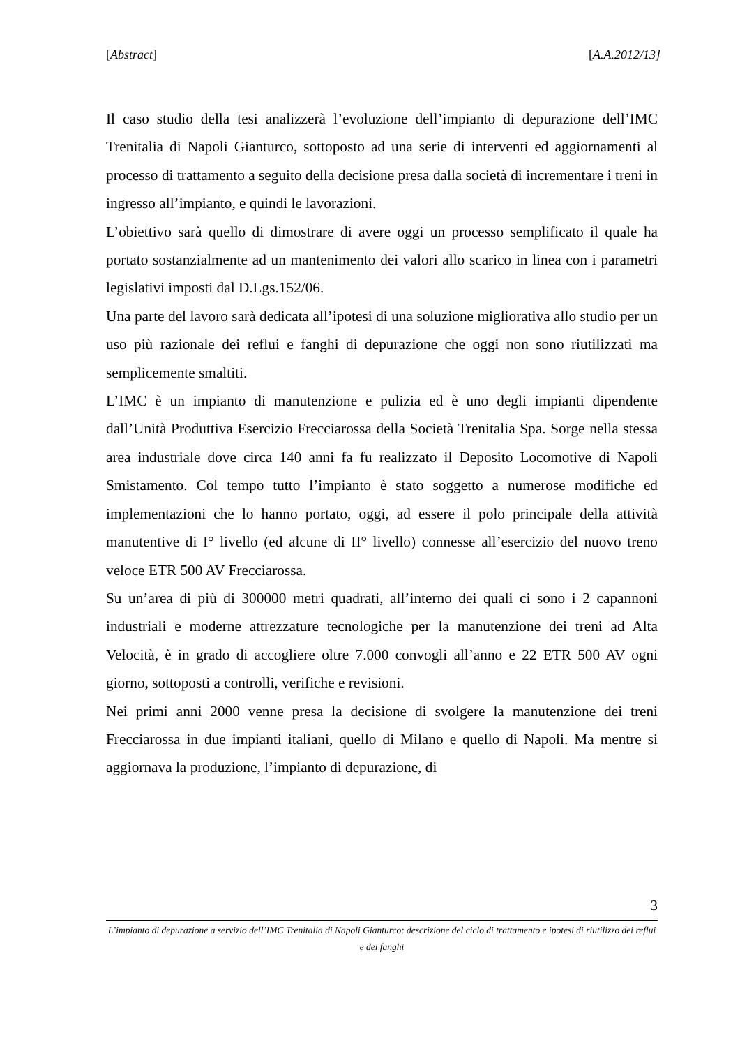[Abstract] [A.A.2012/13]
Il caso studio della tesi analizzerà l’evoluzione dell’impianto di depurazione dell’IMC Trenitalia di Napoli Gianturco, sottoposto ad una serie di interventi ed aggiornamenti al processo di trattamento a seguito della decisione presa dalla società di incrementare i treni in ingresso all’impianto, e quindi le lavorazioni.
L’obiettivo sarà quello di dimostrare di avere oggi un processo semplificato il quale ha portato sostanzialmente ad un mantenimento dei valori allo scarico in linea con i parametri legislativi imposti dal D.Lgs.152/06.
Una parte del lavoro sarà dedicata all’ipotesi di una soluzione migliorativa allo studio per un uso più razionale dei reflui e fanghi di depurazione che oggi non sono riutilizzati ma semplicemente smaltiti.
L’IMC è un impianto di manutenzione e pulizia ed è uno degli impianti dipendente dall’Unità Produttiva Esercizio Frecciarossa della Società Trenitalia Spa. Sorge nella stessa area industriale dove circa 140 anni fa fu realizzato il Deposito Locomotive di Napoli Smistamento. Col tempo tutto l’impianto è stato soggetto a numerose modifiche ed implementazioni che lo hanno portato, oggi, ad essere il polo principale della attività manutentive di I° livello (ed alcune di II° livello) connesse all’esercizio del nuovo treno veloce ETR 500 AV Frecciarossa.
Su un’area di più di 300000 metri quadrati, all’interno dei quali ci sono i 2 capannoni industriali e moderne attrezzature tecnologiche per la manutenzione dei treni ad Alta Velocità, è in grado di accogliere oltre 7.000 convogli all’anno e 22 ETR 500 AV ogni giorno, sottoposti a controlli, verifiche e revisioni.
Nei primi anni 2000 venne presa la decisione di svolgere la manutenzione dei treni Frecciarossa in due impianti italiani, quello di Milano e quello di Napoli. Ma mentre si aggiornava la produzione, l’impianto di depurazione, di
3
L’impianto di depurazione a servizio dell’IMC Trenitalia di Napoli Gianturco: descrizione del ciclo di trattamento e ipotesi di riutilizzo dei reflui e dei fanghi